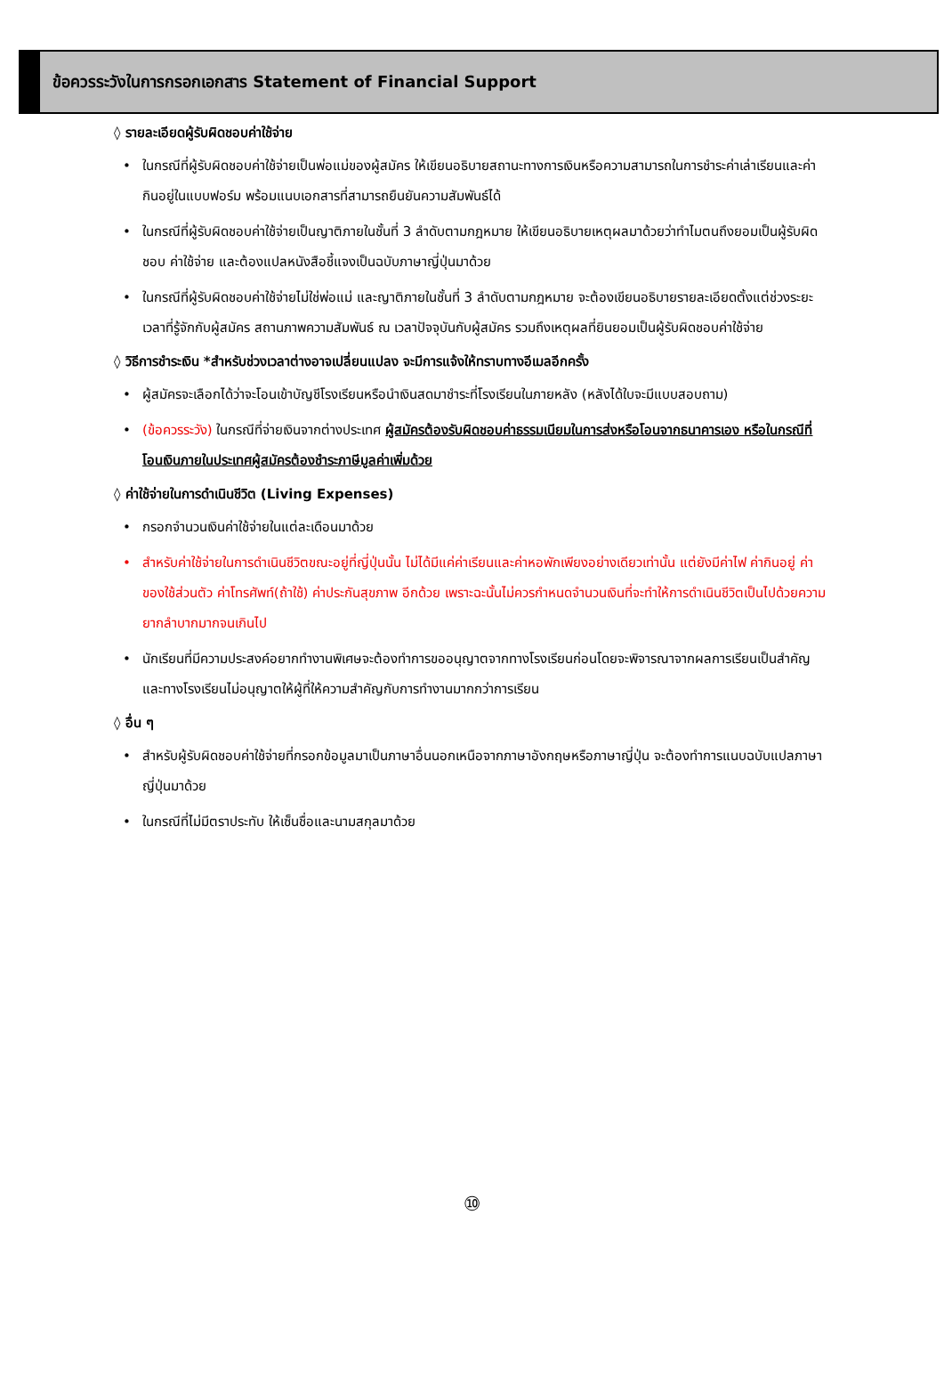ข้อควรระวังในการกรอกเอกสาร Statement of Financial Support
◊ รายละเอียดผู้รับผิดชอบค่าใช้จ่าย
• ในกรณีที่ผู้รับผิดชอบค่าใช้จ่ายเป็นพ่อแม่ของผู้สมัคร ให้เขียนอธิบายสถานะทางการเงินหรือความสามารถในการชำระค่าเล่าเรียนและค่ากินอยู่ในแบบฟอร์ม พร้อมแนบเอกสารที่สามารถยืนยันความสัมพันธ์ได้
• ในกรณีที่ผู้รับผิดชอบค่าใช้จ่ายเป็นญาติภายในชั้นที่ 3 ลำดับตามกฎหมาย ให้เขียนอธิบายเหตุผลมาด้วยว่าทำไมตนถึงยอมเป็นผู้รับผิดชอบ ค่าใช้จ่าย และต้องแปลหนังสือชี้แจงเป็นฉบับภาษาญี่ปุ่นมาด้วย
• ในกรณีที่ผู้รับผิดชอบค่าใช้จ่ายไม่ใช่พ่อแม่ และญาติภายในชั้นที่ 3 ลำดับตามกฎหมาย จะต้องเขียนอธิบายรายละเอียดตั้งแต่ช่วงระยะเวลาที่รู้จักกับผู้สมัคร สถานภาพความสัมพันธ์ ณ เวลาปัจจุบันกับผู้สมัคร รวมถึงเหตุผลที่ยินยอมเป็นผู้รับผิดชอบค่าใช้จ่าย
◊ วิธีการชำระเงิน *สำหรับช่วงเวลาต่างอาจเปลี่ยนแปลง จะมีการแจ้งให้ทราบทางอีเมลอีกครั้ง
• ผู้สมัครจะเลือกได้ว่าจะโอนเข้าบัญชีโรงเรียนหรือนำเงินสดมาชำระที่โรงเรียนในภายหลัง (หลังได้ใบจะมีแบบสอบถาม)
• (ข้อควรระวัง) ในกรณีที่จ่ายเงินจากต่างประเทศ ผู้สมัครต้องรับผิดชอบค่าธรรมเนียมในการส่งหรือโอนจากธนาคารเอง หรือในกรณีที่โอนเงินภายในประเทศผู้สมัครต้องชำระภาษีมูลค่าเพิ่มด้วย
◊ ค่าใช้จ่ายในการดำเนินชีวิต (Living Expenses)
• กรอกจำนวนเงินค่าใช้จ่ายในแต่ละเดือนมาด้วย
• สำหรับค่าใช้จ่ายในการดำเนินชีวิตขณะอยู่ที่ญี่ปุ่นนั้น ไม่ได้มีแค่ค่าเรียนและค่าหอพักเพียงอย่างเดียวเท่านั้น แต่ยังมีค่าไฟ ค่ากินอยู่ ค่าของใช้ส่วนตัว ค่าโทรศัพท์(ถ้าใช้) ค่าประกันสุขภาพ อีกด้วย เพราะฉะนั้นไม่ควรกำหนดจำนวนเงินที่จะทำให้การดำเนินชีวิตเป็นไปด้วยความยากลำบากมากจนเกินไป
• นักเรียนที่มีความประสงค์อยากทำงานพิเศษจะต้องทำการขออนุญาตจากทางโรงเรียนก่อนโดยจะพิจารณาจากผลการเรียนเป็นสำคัญ และทางโรงเรียนไม่อนุญาตให้ผู้ที่ให้ความสำคัญกับการทำงานมากกว่าการเรียน
◊ อื่น ๆ
• สำหรับผู้รับผิดชอบค่าใช้จ่ายที่กรอกข้อมูลมาเป็นภาษาอื่นนอกเหนือจากภาษาอังกฤษหรือภาษาญี่ปุ่น จะต้องทำการแนบฉบับแปลภาษาญี่ปุ่นมาด้วย
• ในกรณีที่ไม่มีตราประทับ ให้เซ็นชื่อและนามสกุลมาด้วย
⑩